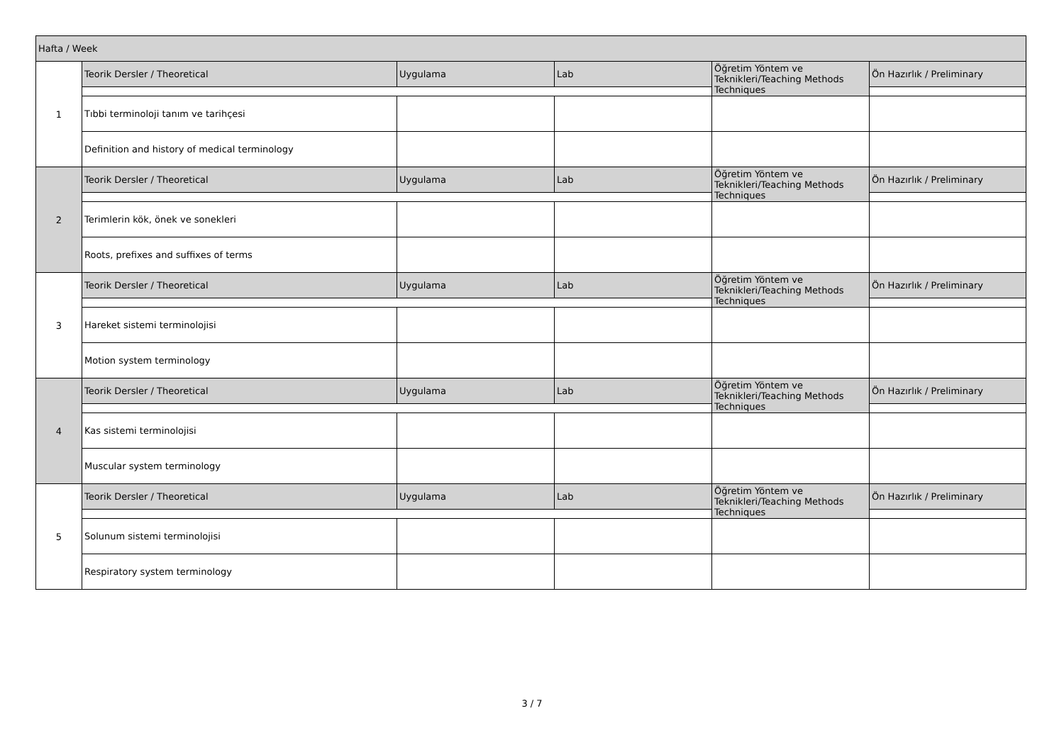| Hafta / Week | | | | | |
| --- | --- | --- | --- | --- | --- |
| 1 | Teorik Dersler / Theoretical | Uygulama | Lab | Öğretim Yöntem ve Teknikleri/Teaching Methods Techniques | Ön Hazırlık / Preliminary |
| | Tıbbi terminoloji tanım ve tarihçesi | | | | |
| | Definition and history of medical terminology | | | | |
| 2 | Teorik Dersler / Theoretical | Uygulama | Lab | Öğretim Yöntem ve Teknikleri/Teaching Methods Techniques | Ön Hazırlık / Preliminary |
| | Terimlerin kök, önek ve sonekleri | | | | |
| | Roots, prefixes and suffixes of terms | | | | |
| 3 | Teorik Dersler / Theoretical | Uygulama | Lab | Öğretim Yöntem ve Teknikleri/Teaching Methods Techniques | Ön Hazırlık / Preliminary |
| | Hareket sistemi terminolojisi | | | | |
| | Motion system terminology | | | | |
| 4 | Teorik Dersler / Theoretical | Uygulama | Lab | Öğretim Yöntem ve Teknikleri/Teaching Methods Techniques | Ön Hazırlık / Preliminary |
| | Kas sistemi terminolojisi | | | | |
| | Muscular system terminology | | | | |
| 5 | Teorik Dersler / Theoretical | Uygulama | Lab | Öğretim Yöntem ve Teknikleri/Teaching Methods Techniques | Ön Hazırlık / Preliminary |
| | Solunum sistemi terminolojisi | | | | |
| | Respiratory system terminology | | | | |
3 / 7